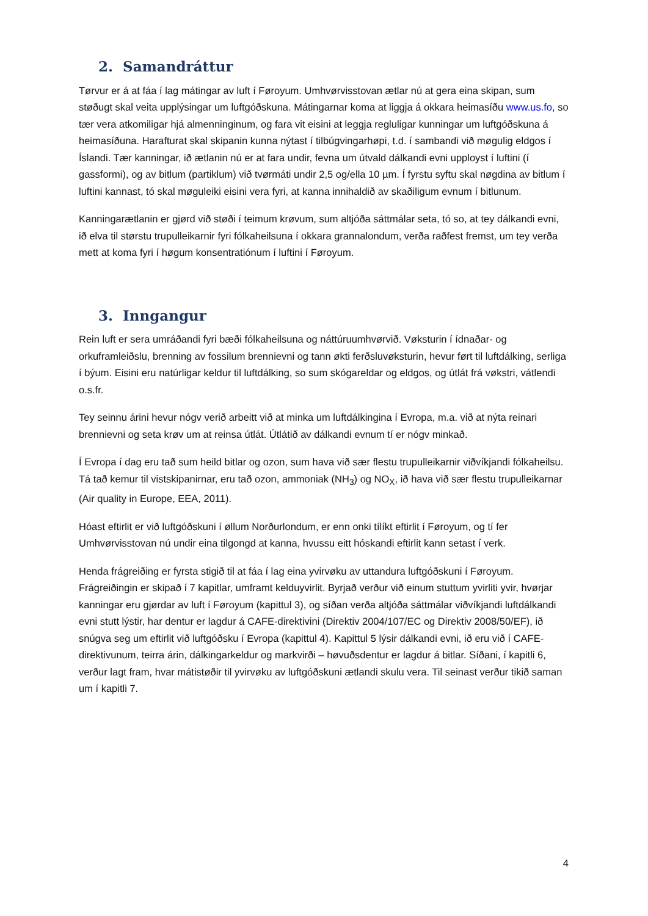2. Samandráttur
Tørvur er á at fáa í lag mátingar av luft í Føroyum. Umhvørvisstovan ætlar nú at gera eina skipan, sum støðugt skal veita upplýsingar um luftgóðskuna. Mátingarnar koma at liggja á okkara heimasíðu www.us.fo, so tær vera atkomiligar hjá almenninginum, og fara vit eisini at leggja regluligar kunningar um luftgóðskuna á heimasíðuna. Harafturat skal skipanin kunna nýtast í tilbúgvingarhøpi, t.d. í sambandi við møgulig eldgos í Íslandi. Tær kanningar, ið ætlanin nú er at fara undir, fevna um útvald dálkandi evni upployst í luftini (í gassformi), og av bitlum (partiklum) við tvørmáti undir 2,5 og/ella 10 µm. Í fyrstu syftu skal nøgdina av bitlum í luftini kannast, tó skal møguleiki eisini vera fyri, at kanna innihaldið av skaðiligum evnum í bitlunum.
Kanningarætlanin er gjørd við støði í teimum krøvum, sum altjóða sáttmálar seta, tó so, at tey dálkandi evni, ið elva til størstu trupulleikarnir fyri fólkaheilsuna í okkara grannalondum, verða raðfest fremst, um tey verða mett at koma fyri í høgum konsentratiónum í luftini í Føroyum.
3. Inngangur
Rein luft er sera umráðandi fyri bæði fólkaheilsuna og náttúruumhvørvið. Vøksturin í ídnaðar- og orkuframleiðslu, brenning av fossilum brennievni og tann økti ferðsluvøksturin, hevur ført til luftdálking, serliga í býum. Eisini eru natúrligar keldur til luftdálking, so sum skógareldar og eldgos, og útlát frá vøkstri, vátlendi o.s.fr.
Tey seinnu árini hevur nógv verið arbeitt við at minka um luftdálkingina í Evropa, m.a. við at nýta reinari brennievni og seta krøv um at reinsa útlát. Útlátið av dálkandi evnum tí er nógv minkað.
Í Evropa í dag eru tað sum heild bitlar og ozon, sum hava við sær flestu trupulleikarnir viðvíkjandi fólkaheilsu. Tá tað kemur til vistskipanirnar, eru tað ozon, ammoniak (NH<sub>3</sub>) og NO<sub>X</sub>, ið hava við sær flestu trupulleikarnar (Air quality in Europe, EEA, 2011).
Hóast eftirlit er við luftgóðskuni í øllum Norðurlondum, er enn onki tílíkt eftirlit í Føroyum, og tí fer Umhvørvisstovan nú undir eina tilgongd at kanna, hvussu eitt hóskandi eftirlit kann setast í verk.
Henda frágreiðing er fyrsta stigið til at fáa í lag eina yvirvøku av uttandura luftgóðskuni í Føroyum. Frágreiðingin er skipað í 7 kapitlar, umframt kelduyvirlit. Byrjað verður við einum stuttum yvirliti yvir, hvørjar kanningar eru gjørdar av luft í Føroyum (kapittul 3), og síðan verða altjóða sáttmálar viðvíkjandi luftdálkandi evni stutt lýstir, har dentur er lagdur á CAFE-direktivini (Direktiv 2004/107/EC og Direktiv 2008/50/EF), ið snúgva seg um eftirlit við luftgóðsku í Evropa (kapittul 4). Kapittul 5 lýsir dálkandi evni, ið eru við í CAFE-direktivunum, teirra árin, dálkingarkeldur og markvirði – høvuðsdentur er lagdur á bitlar. Síðani, í kapitli 6, verður lagt fram, hvar mátistøðir til yvirvøku av luftgóðskuni ætlandi skulu vera. Til seinast verður tikið saman um í kapitli 7.
4